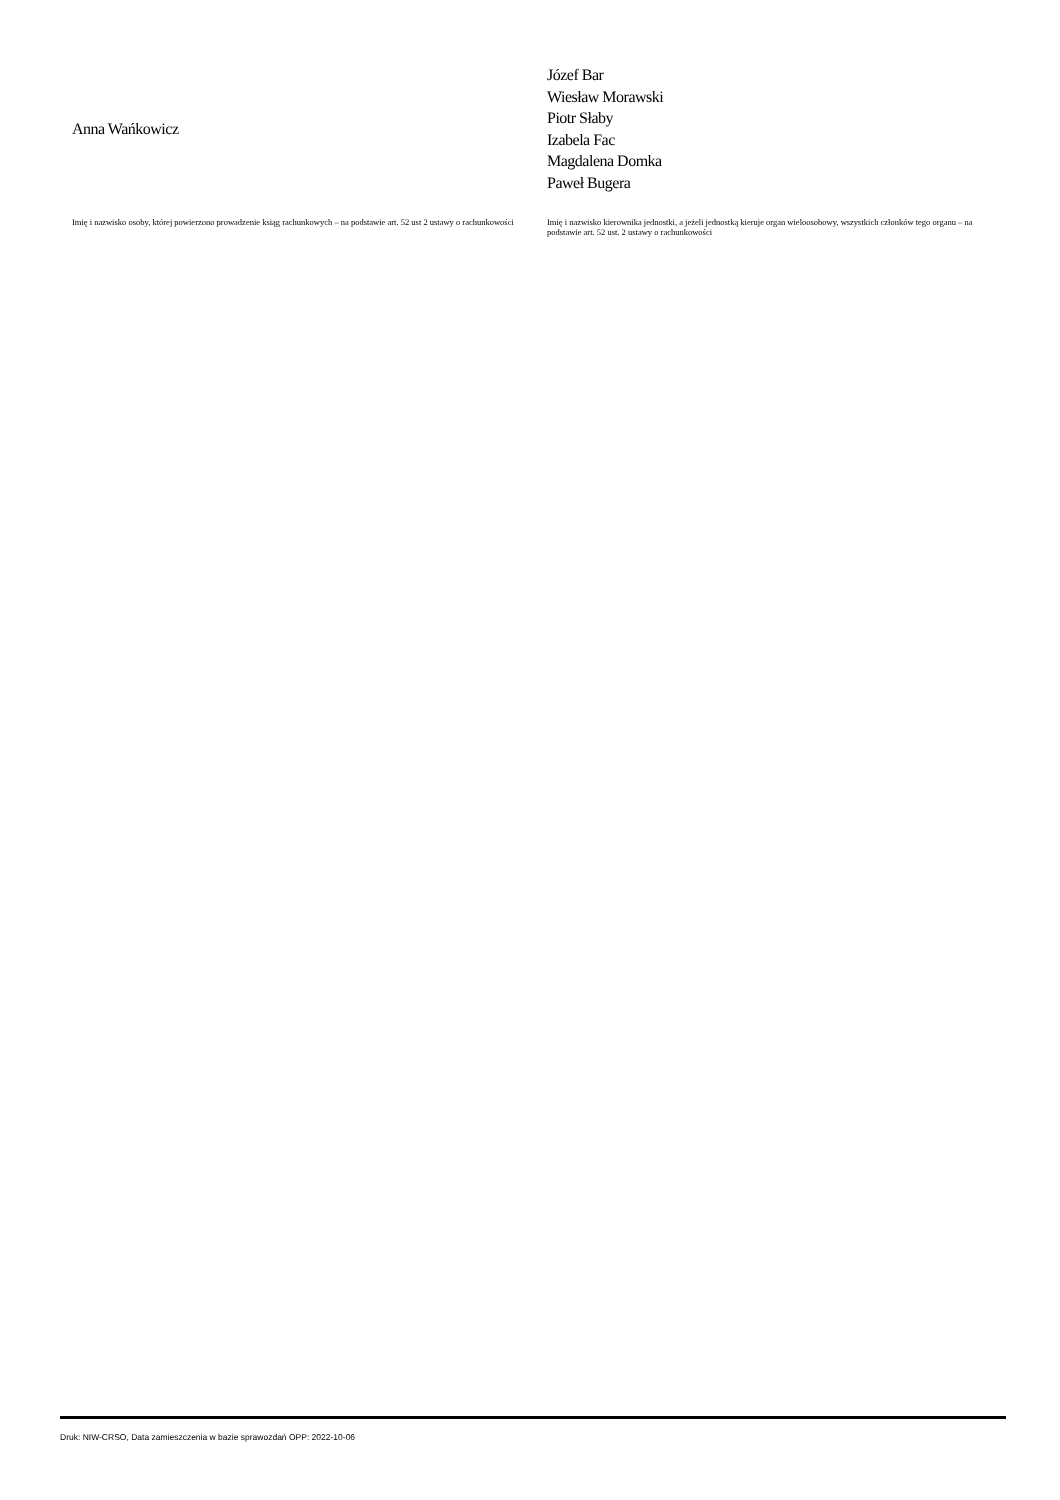Anna Wańkowicz
Imię i nazwisko osoby, której powierzono prowadzenie ksiąg rachunkowych – na podstawie art. 52 ust 2 ustawy o rachunkowości
Józef Bar
Wiesław Morawski
Piotr Słaby
Izabela Fac
Magdalena Domka
Paweł Bugera
Imię i nazwisko kierownika jednostki, a jeżeli jednostką kieruje organ wieloosobowy, wszystkich członków tego organu – na podstawie art. 52 ust. 2 ustawy o rachunkowości
Druk: NIW-CRSO, Data zamieszczenia w bazie sprawozdań OPP: 2022-10-06